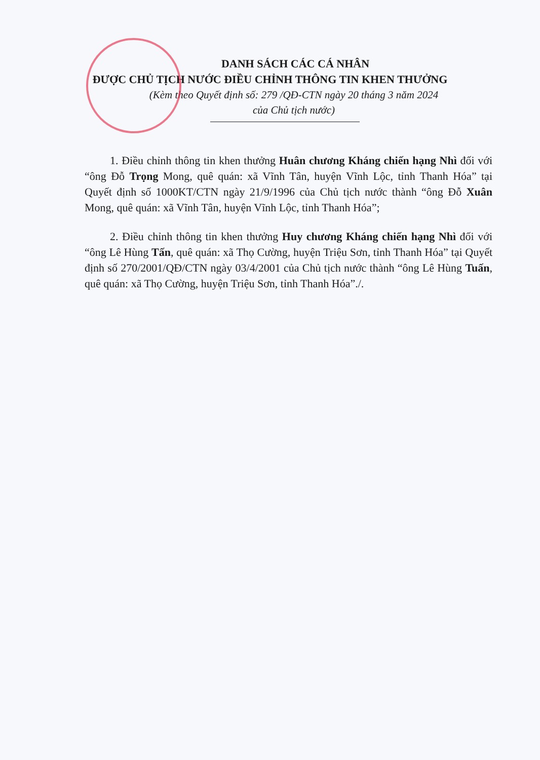DANH SÁCH CÁC CÁ NHÂN
ĐƯỢC CHỦ TỊCH NƯỚC ĐIỀU CHỈNH THÔNG TIN KHEN THƯỞNG
(Kèm theo Quyết định số: 279 /QĐ-CTN ngày 20 tháng 3 năm 2024
của Chủ tịch nước)
1. Điều chỉnh thông tin khen thưởng Huân chương Kháng chiến hạng Nhì đối với “ông Đỗ Trọng Mong, quê quán: xã Vĩnh Tân, huyện Vĩnh Lộc, tỉnh Thanh Hóa” tại Quyết định số 1000KT/CTN ngày 21/9/1996 của Chủ tịch nước thành “ông Đỗ Xuân Mong, quê quán: xã Vĩnh Tân, huyện Vĩnh Lộc, tỉnh Thanh Hóa”;
2. Điều chỉnh thông tin khen thưởng Huy chương Kháng chiến hạng Nhì đối với “ông Lê Hùng Tấn, quê quán: xã Thọ Cường, huyện Triệu Sơn, tỉnh Thanh Hóa” tại Quyết định số 270/2001/QĐ/CTN ngày 03/4/2001 của Chủ tịch nước thành “ông Lê Hùng Tuấn, quê quán: xã Thọ Cường, huyện Triệu Sơn, tỉnh Thanh Hóa”./.